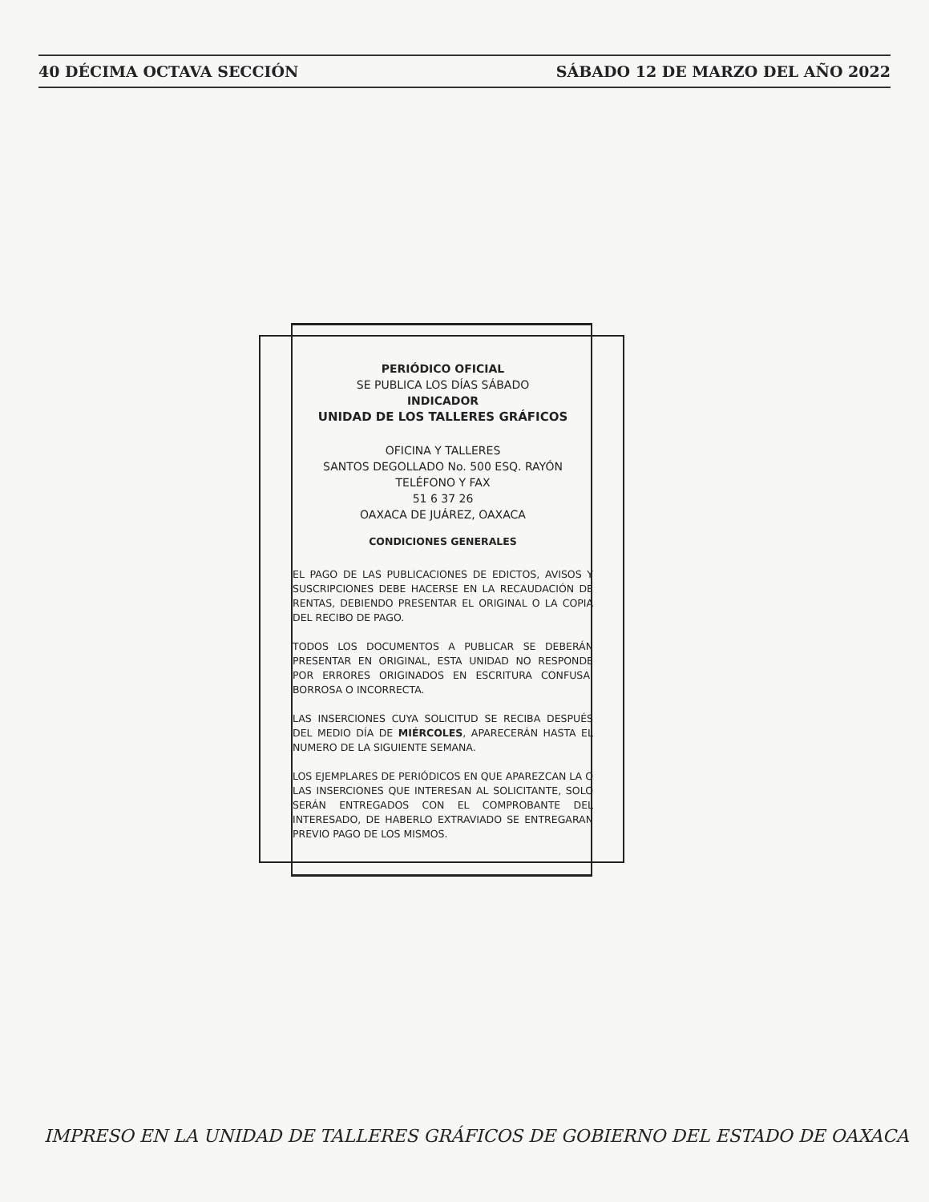40 DÉCIMA OCTAVA SECCIÓN SÁBADO 12 DE MARZO DEL AÑO 2022
PERIÓDICO OFICIAL
SE PUBLICA LOS DÍAS SÁBADO
INDICADOR
UNIDAD DE LOS TALLERES GRÁFICOS
OFICINA Y TALLERES
SANTOS DEGOLLADO No. 500 ESQ. RAYÓN
TELÉFONO Y FAX
51 6 37 26
OAXACA DE JUÁREZ, OAXACA
CONDICIONES GENERALES
EL PAGO DE LAS PUBLICACIONES DE EDICTOS, AVISOS Y SUSCRIPCIONES DEBE HACERSE EN LA RECAUDACIÓN DE RENTAS, DEBIENDO PRESENTAR EL ORIGINAL O LA COPIA DEL RECIBO DE PAGO.
TODOS LOS DOCUMENTOS A PUBLICAR SE DEBERÁN PRESENTAR EN ORIGINAL, ESTA UNIDAD NO RESPONDE POR ERRORES ORIGINADOS EN ESCRITURA CONFUSA, BORROSA O INCORRECTA.
LAS INSERCIONES CUYA SOLICITUD SE RECIBA DESPUÉS DEL MEDIO DÍA DE MIÉRCOLES, APARECERÁN HASTA EL NUMERO DE LA SIGUIENTE SEMANA.
LOS EJEMPLARES DE PERIÓDICOS EN QUE APAREZCAN LA O LAS INSERCIONES QUE INTERESAN AL SOLICITANTE, SOLO SERÁN ENTREGADOS CON EL COMPROBANTE DEL INTERESADO, DE HABERLO EXTRAVIADO SE ENTREGARAN PREVIO PAGO DE LOS MISMOS.
IMPRESO EN LA UNIDAD DE TALLERES GRÁFICOS DE GOBIERNO DEL ESTADO DE OAXACA